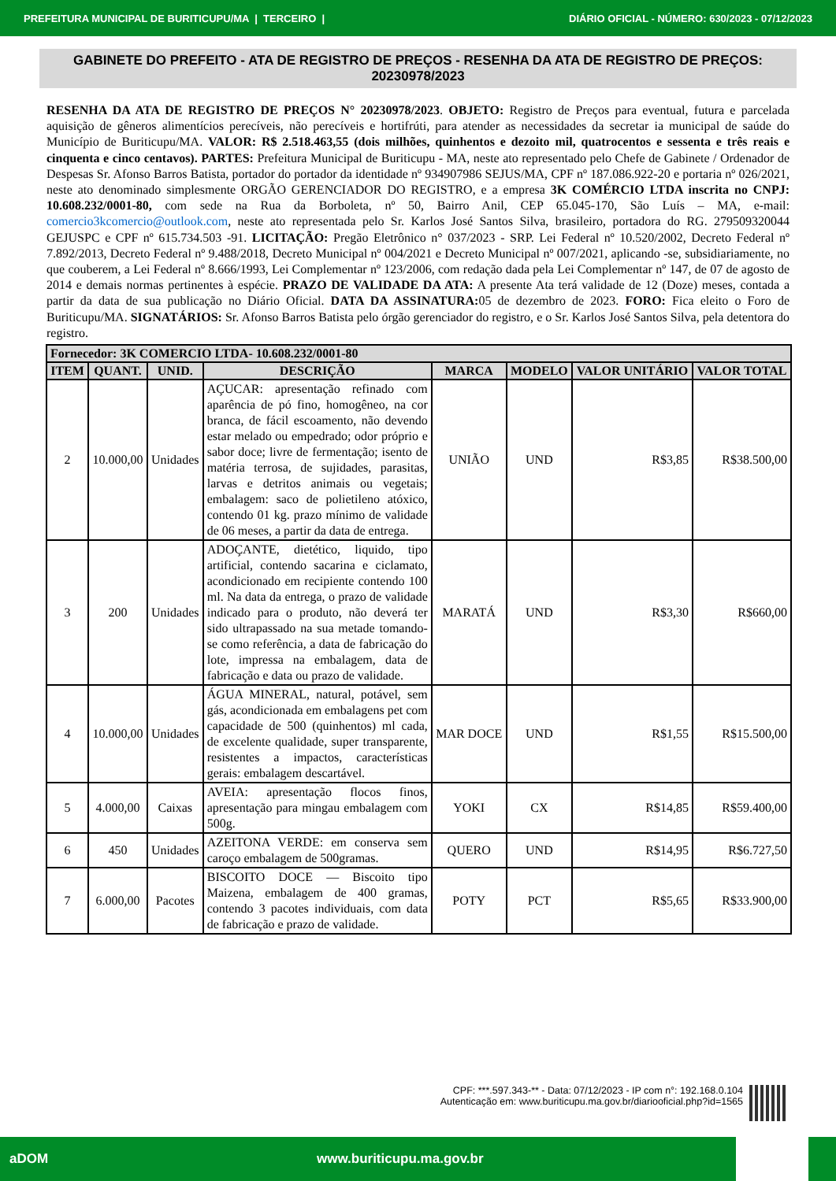PREFEITURA MUNICIPAL DE BURITICUPU/MA | TERCEIRO | DIÁRIO OFICIAL - NÚMERO: 630/2023 - 07/12/2023
GABINETE DO PREFEITO - ATA DE REGISTRO DE PREÇOS - RESENHA DA ATA DE REGISTRO DE PREÇOS: 20230978/2023
RESENHA DA ATA DE REGISTRO DE PREÇOS N° 20230978/2023. OBJETO: Registro de Preços para eventual, futura e parcelada aquisição de gêneros alimentícios perecíveis, não perecíveis e hortifrúti, para atender as necessidades da secretar ia municipal de saúde do Município de Buriticupu/MA. VALOR: R$ 2.518.463,55 (dois milhões, quinhentos e dezoito mil, quatrocentos e sessenta e três reais e cinquenta e cinco centavos). PARTES: Prefeitura Municipal de Buriticupu - MA, neste ato representado pelo Chefe de Gabinete / Ordenador de Despesas Sr. Afonso Barros Batista, portador do portador da identidade nº 934907986 SEJUS/MA, CPF nº 187.086.922-20 e portaria nº 026/2021, neste ato denominado simplesmente ORGÃO GERENCIADOR DO REGISTRO, e a empresa 3K COMÉRCIO LTDA inscrita no CNPJ: 10.608.232/0001-80, com sede na Rua da Borboleta, nº 50, Bairro Anil, CEP 65.045-170, São Luís – MA, e-mail: comercio3kcomercio@outlook.com, neste ato representada pelo Sr. Karlos José Santos Silva, brasileiro, portadora do RG. 279509320044 GEJUSPC e CPF nº 615.734.503 -91. LICITAÇÃO: Pregão Eletrônico n° 037/2023 - SRP. Lei Federal nº 10.520/2002, Decreto Federal nº 7.892/2013, Decreto Federal nº 9.488/2018, Decreto Municipal nº 004/2021 e Decreto Municipal nº 007/2021, aplicando -se, subsidiariamente, no que couberem, a Lei Federal nº 8.666/1993, Lei Complementar nº 123/2006, com redação dada pela Lei Complementar nº 147, de 07 de agosto de 2014 e demais normas pertinentes à espécie. PRAZO DE VALIDADE DA ATA: A presente Ata terá validade de 12 (Doze) meses, contada a partir da data de sua publicação no Diário Oficial. DATA DA ASSINATURA: 05 de dezembro de 2023. FORO: Fica eleito o Foro de Buriticupu/MA. SIGNATÁRIOS: Sr. Afonso Barros Batista pelo órgão gerenciador do registro, e o Sr. Karlos José Santos Silva, pela detentora do registro.
| Fornecedor: 3K COMERCIO LTDA- 10.608.232/0001-80 | | | | | | | |
| --- | --- | --- | --- | --- | --- | --- | --- |
| ITEM | QUANT. | UNID. | DESCRIÇÃO | MARCA | MODELO | VALOR UNITÁRIO | VALOR TOTAL |
| 2 | 10.000,00 | Unidades | AÇUCAR: apresentação refinado com aparência de pó fino, homogêneo, na cor branca, de fácil escoamento, não devendo estar melado ou empedrado; odor próprio e sabor doce; livre de fermentação; isento de matéria terrosa, de sujidades, parasitas, larvas e detritos animais ou vegetais; embalagem: saco de polietileno atóxico, contendo 01 kg. prazo mínimo de validade de 06 meses, a partir da data de entrega. | UNIÃO | UND | R$3,85 | R$38.500,00 |
| 3 | 200 | Unidades | ADOÇANTE, dietético, liquido, tipo artificial, contendo sacarina e ciclamato, acondicionado em recipiente contendo 100 ml. Na data da entrega, o prazo de validade indicado para o produto, não deverá ter sido ultrapassado na sua metade tomando-se como referência, a data de fabricação do lote, impressa na embalagem, data de fabricação e data ou prazo de validade. | MARATÁ | UND | R$3,30 | R$660,00 |
| 4 | 10.000,00 | Unidades | ÁGUA MINERAL, natural, potável, sem gás, acondicionada em embalagens pet com capacidade de 500 (quinhentos) ml cada, de excelente qualidade, super transparente, resistentes a impactos, características gerais: embalagem descartável. | MAR DOCE | UND | R$1,55 | R$15.500,00 |
| 5 | 4.000,00 | Caixas | AVEIA: apresentação flocos finos, apresentação para mingau embalagem com 500g. | YOKI | CX | R$14,85 | R$59.400,00 |
| 6 | 450 | Unidades | AZEITONA VERDE: em conserva sem caroço embalagem de 500gramas. | QUERO | UND | R$14,95 | R$6.727,50 |
| 7 | 6.000,00 | Pacotes | BISCOITO DOCE — Biscoito tipo Maizena, embalagem de 400 gramas, contendo 3 pacotes individuais, com data de fabricação e prazo de validade. | POTY | PCT | R$5,65 | R$33.900,00 |
CPF: ***.597.343-** - Data: 07/12/2023 - IP com n°: 192.168.0.104
Autenticação em: www.buriticupu.ma.gov.br/diariooficial.php?id=1565
aDOM www.buriticupu.ma.gov.br